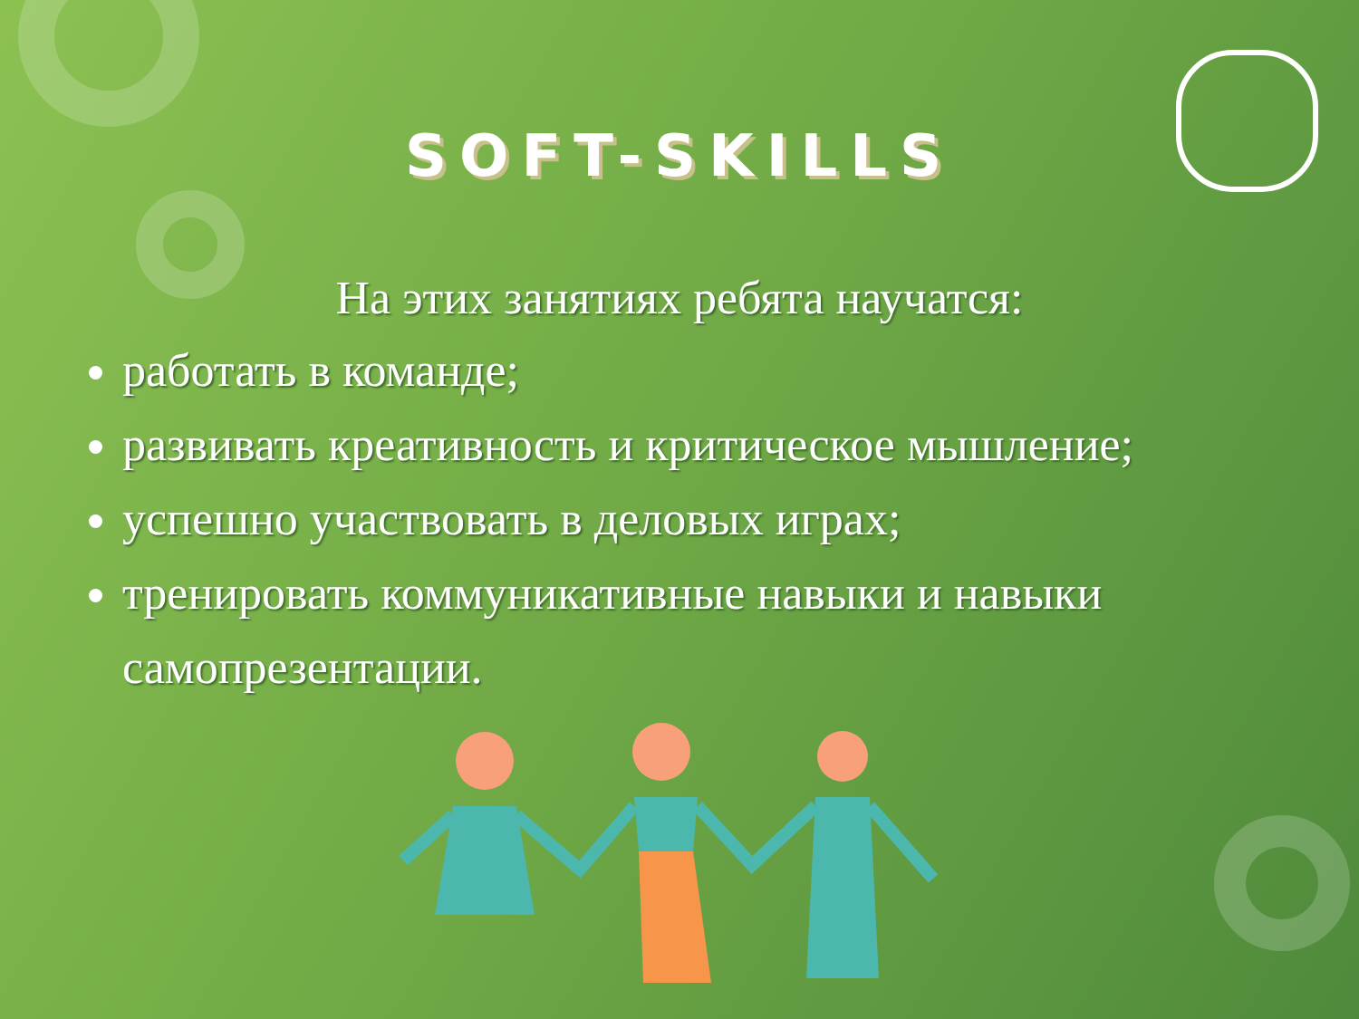SOFT-SKILLS
На этих занятиях ребята научатся:
работать в команде;
развивать креативность и критическое мышление;
успешно участвовать в деловых играх;
тренировать коммуникативные навыки и навыки самопрезентации.